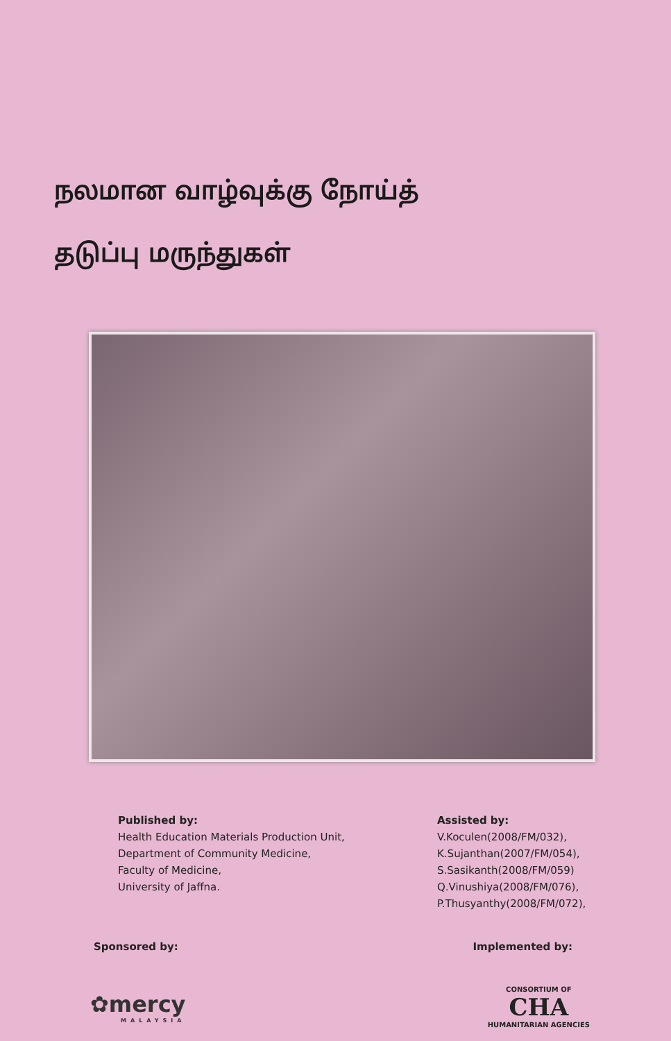நலமான வாழ்வுக்கு நோய்த்
தடுப்பு மருந்துகள்
Published by:
Health Education Materials Production Unit,
Department of Community Medicine,
Faculty of Medicine,
University of Jaffna.
Assisted by:
V.Koculen(2008/FM/032),
K.Sujanthan(2007/FM/054),
S.Sasikanth(2008/FM/059)
Q.Vinushiya(2008/FM/076),
P.Thusyanthy(2008/FM/072),
Sponsored by: Implemented by:
✿mercy
MALAYSIA
CONSORTIUM OF
CHA
HUMANITARIAN AGENCIES